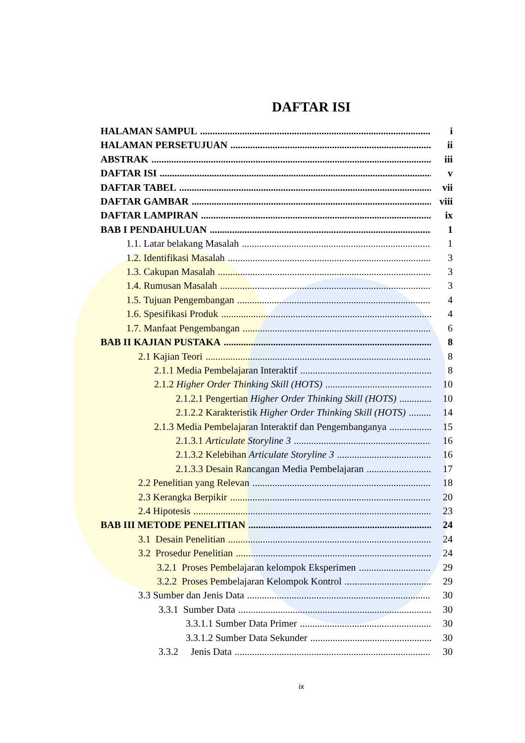DAFTAR ISI
HALAMAN SAMPUL i
HALAMAN PERSETUJUAN ii
ABSTRAK iii
DAFTAR ISI v
DAFTAR TABEL vii
DAFTAR GAMBAR viii
DAFTAR LAMPIRAN ix
BAB I PENDAHULUAN 1
1.1. Latar belakang Masalah 1
1.2. Identifikasi Masalah 3
1.3. Cakupan Masalah 3
1.4. Rumusan Masalah 3
1.5. Tujuan Pengembangan 4
1.6. Spesifikasi Produk 4
1.7. Manfaat Pengembangan 6
BAB II KAJIAN PUSTAKA 8
2.1 Kajian Teori 8
2.1.1 Media Pembelajaran Interaktif 8
2.1.2 Higher Order Thinking Skill (HOTS) 10
2.1.2.1 Pengertian Higher Order Thinking Skill (HOTS) 10
2.1.2.2 Karakteristik Higher Order Thinking Skill (HOTS) 14
2.1.3 Media Pembelajaran Interaktif dan Pengembanganya 15
2.1.3.1 Articulate Storyline 3 16
2.1.3.2 Kelebihan Articulate Storyline 3 16
2.1.3.3 Desain Rancangan Media Pembelajaran 17
2.2 Penelitian yang Relevan 18
2.3 Kerangka Berpikir 20
2.4 Hipotesis 23
BAB III METODE PENELITIAN 24
3.1 Desain Penelitian 24
3.2 Prosedur Penelitian 24
3.2.1 Proses Pembelajaran kelompok Eksperimen 29
3.2.2 Proses Pembelajaran Kelompok Kontrol 29
3.3 Sumber dan Jenis Data 30
3.3.1 Sumber Data 30
3.3.1.1 Sumber Data Primer 30
3.3.1.2 Sumber Data Sekunder 30
3.3.2 Jenis Data 30
ix